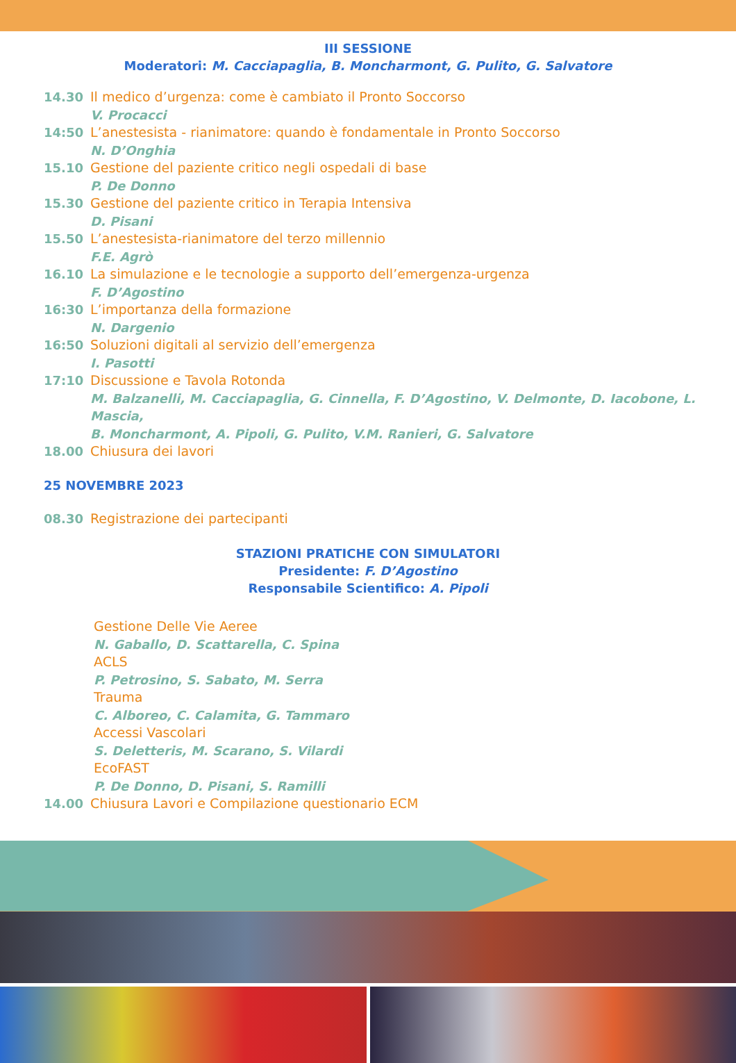III SESSIONE
Moderatori: M. Cacciapaglia, B. Moncharmont, G. Pulito, G. Salvatore
14.30 Il medico d’urgenza: come è cambiato il Pronto Soccorso
V. Procacci
14:50 L’anestesista - rianimatore: quando è fondamentale in Pronto Soccorso
N. D’Onghia
15.10 Gestione del paziente critico negli ospedali di base
P. De Donno
15.30 Gestione del paziente critico in Terapia Intensiva
D. Pisani
15.50 L’anestesista-rianimatore del terzo millennio
F.E. Agrò
16.10 La simulazione e le tecnologie a supporto dell’emergenza-urgenza
F. D’Agostino
16:30 L’importanza della formazione
N. Dargenio
16:50 Soluzioni digitali al servizio dell’emergenza
I. Pasotti
17:10 Discussione e Tavola Rotonda
M. Balzanelli, M. Cacciapaglia, G. Cinnella, F. D’Agostino, V. Delmonte, D. Iacobone, L. Mascia,
B. Moncharmont, A. Pipoli, G. Pulito, V.M. Ranieri, G. Salvatore
18.00 Chiusura dei lavori
25 NOVEMBRE 2023
08.30 Registrazione dei partecipanti
STAZIONI PRATICHE CON SIMULATORI
Presidente: F. D’Agostino
Responsabile Scientifico: A. Pipoli
Gestione Delle Vie Aeree
N. Gaballo, D. Scattarella, C. Spina
ACLS
P. Petrosino, S. Sabato, M. Serra
Trauma
C. Alboreo, C. Calamita, G. Tammaro
Accessi Vascolari
S. Deletteris, M. Scarano, S. Vilardi
EcoFAST
P. De Donno, D. Pisani, S. Ramilli
14.00 Chiusura Lavori e Compilazione questionario ECM